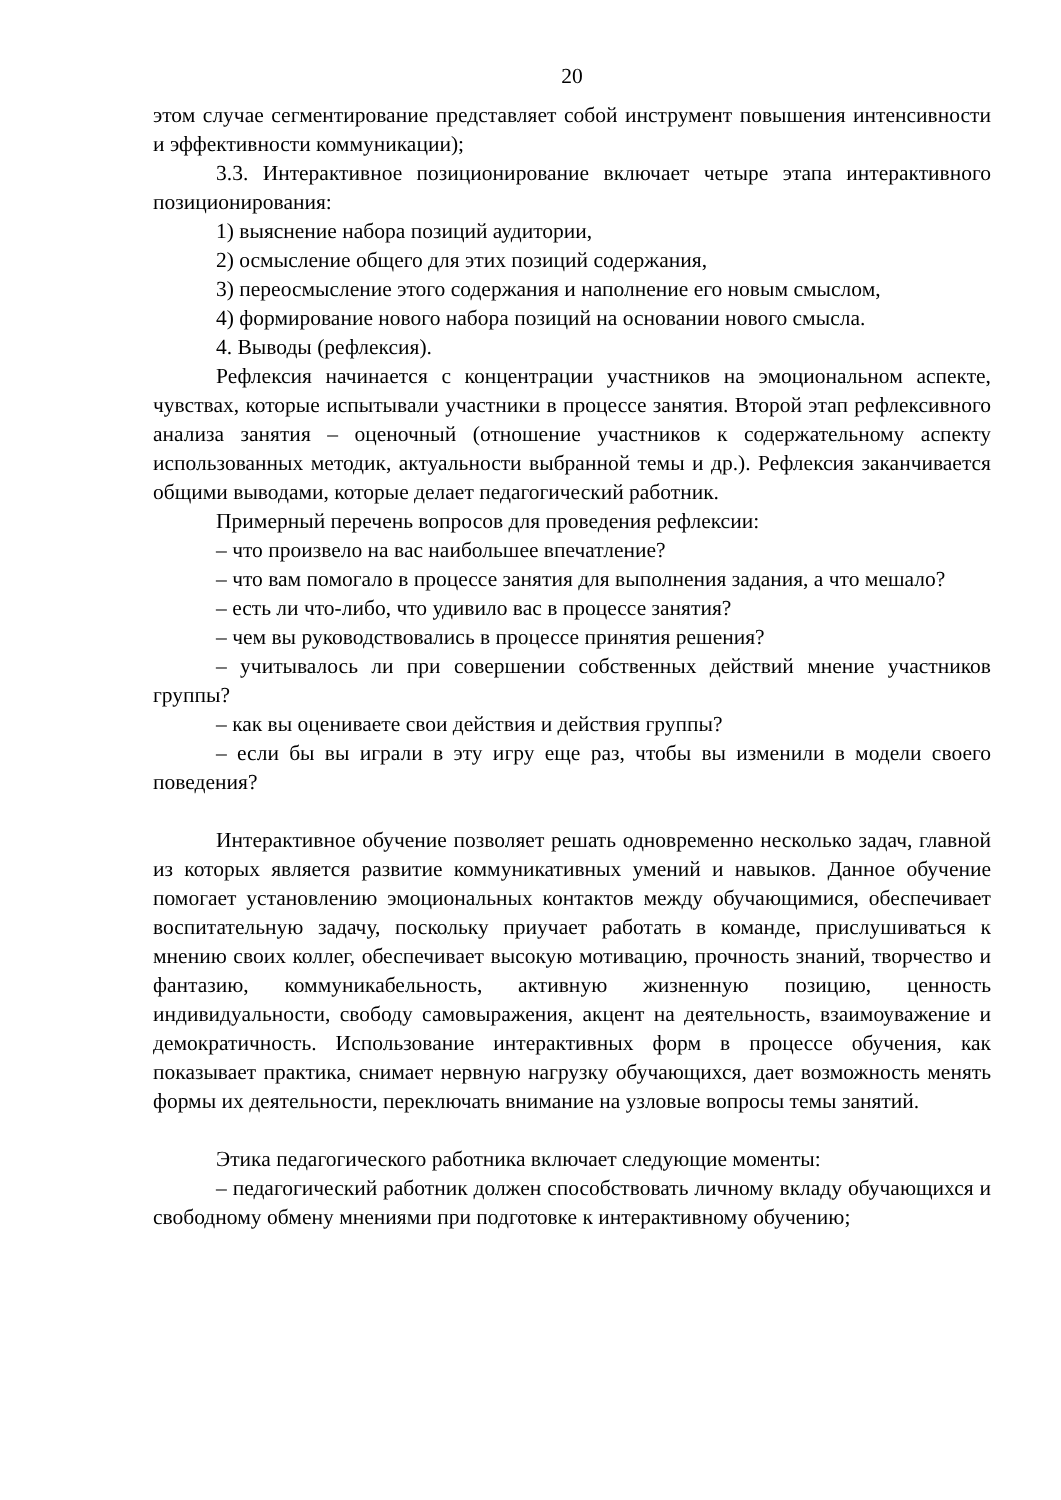20
этом случае сегментирование представляет собой инструмент повышения интенсивности и эффективности коммуникации);
3.3. Интерактивное позиционирование включает четыре этапа интерактивного позиционирования:
1) выяснение набора позиций аудитории,
2) осмысление общего для этих позиций содержания,
3) переосмысление этого содержания и наполнение его новым смыслом,
4) формирование нового набора позиций на основании нового смысла.
4. Выводы (рефлексия).
Рефлексия начинается с концентрации участников на эмоциональном аспекте, чувствах, которые испытывали участники в процессе занятия. Второй этап рефлексивного анализа занятия – оценочный (отношение участников к содержательному аспекту использованных методик, актуальности выбранной темы и др.). Рефлексия заканчивается общими выводами, которые делает педагогический работник.
Примерный перечень вопросов для проведения рефлексии:
– что произвело на вас наибольшее впечатление?
– что вам помогало в процессе занятия для выполнения задания, а что мешало?
– есть ли что-либо, что удивило вас в процессе занятия?
– чем вы руководствовались в процессе принятия решения?
– учитывалось ли при совершении собственных действий мнение участников группы?
– как вы оцениваете свои действия и действия группы?
– если бы вы играли в эту игру еще раз, чтобы вы изменили в модели своего поведения?
Интерактивное обучение позволяет решать одновременно несколько задач, главной из которых является развитие коммуникативных умений и навыков. Данное обучение помогает установлению эмоциональных контактов между обучающимися, обеспечивает воспитательную задачу, поскольку приучает работать в команде, прислушиваться к мнению своих коллег, обеспечивает высокую мотивацию, прочность знаний, творчество и фантазию, коммуникабельность, активную жизненную позицию, ценность индивидуальности, свободу самовыражения, акцент на деятельность, взаимоуважение и демократичность. Использование интерактивных форм в процессе обучения, как показывает практика, снимает нервную нагрузку обучающихся, дает возможность менять формы их деятельности, переключать внимание на узловые вопросы темы занятий.
Этика педагогического работника включает следующие моменты:
– педагогический работник должен способствовать личному вкладу обучающихся и свободному обмену мнениями при подготовке к интерактивному обучению;